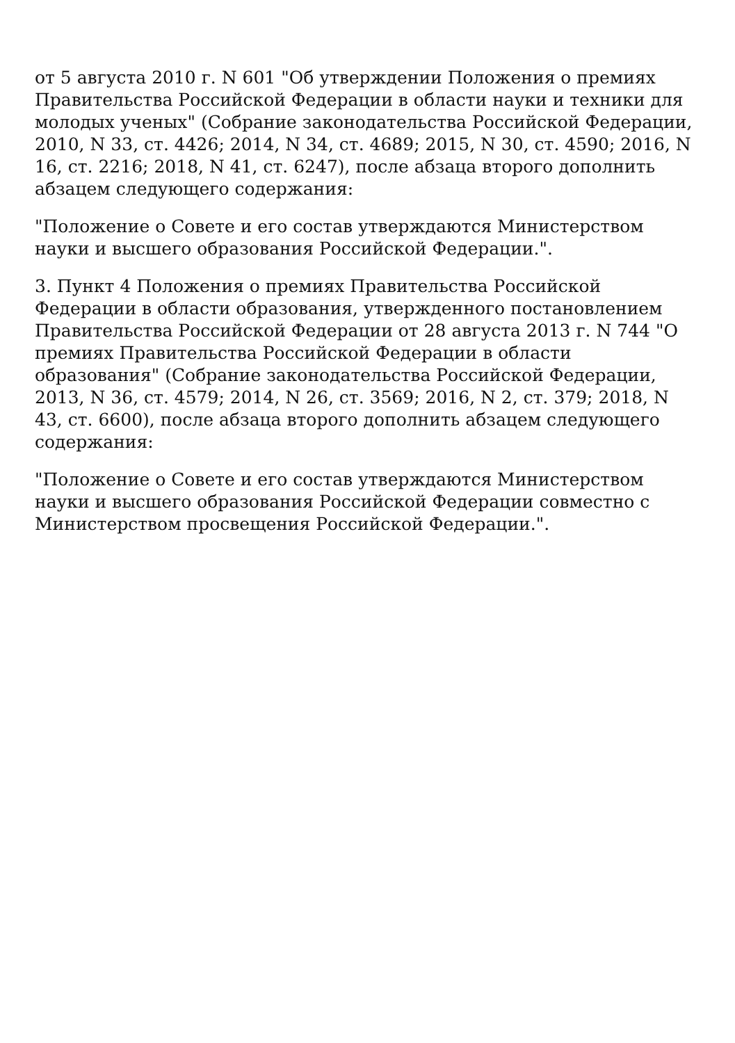от 5 августа 2010 г. N 601 "Об утверждении Положения о премиях Правительства Российской Федерации в области науки и техники для молодых ученых" (Собрание законодательства Российской Федерации, 2010, N 33, ст. 4426; 2014, N 34, ст. 4689; 2015, N 30, ст. 4590; 2016, N 16, ст. 2216; 2018, N 41, ст. 6247), после абзаца второго дополнить абзацем следующего содержания:
"Положение о Совете и его состав утверждаются Министерством науки и высшего образования Российской Федерации.".
3. Пункт 4 Положения о премиях Правительства Российской Федерации в области образования, утвержденного постановлением Правительства Российской Федерации от 28 августа 2013 г. N 744 "О премиях Правительства Российской Федерации в области образования" (Собрание законодательства Российской Федерации, 2013, N 36, ст. 4579; 2014, N 26, ст. 3569; 2016, N 2, ст. 379; 2018, N 43, ст. 6600), после абзаца второго дополнить абзацем следующего содержания:
"Положение о Совете и его состав утверждаются Министерством науки и высшего образования Российской Федерации совместно с Министерством просвещения Российской Федерации.".